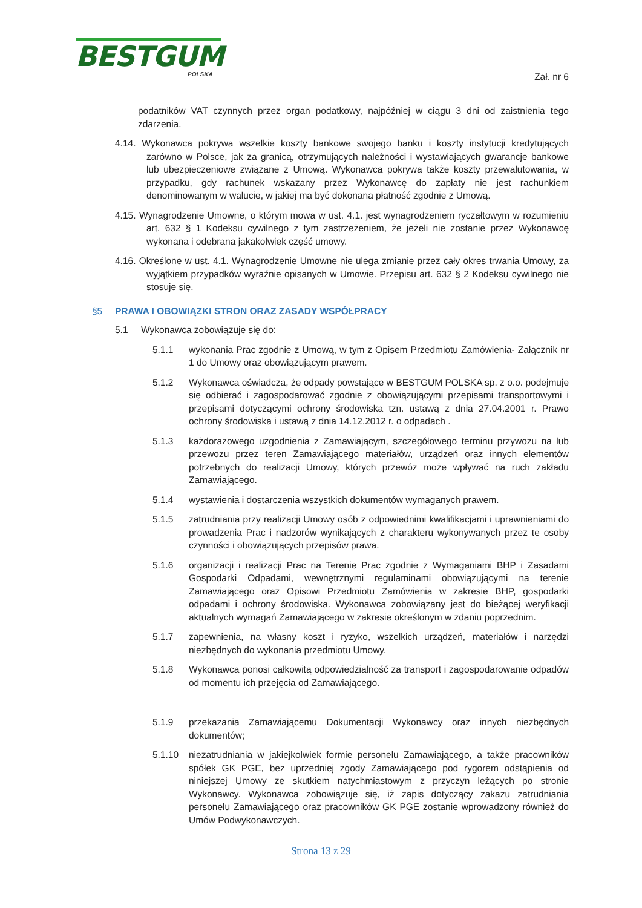BESTGUM
POLSKA
Zał. nr 6
podatników VAT czynnych przez organ podatkowy, najpóźniej w ciągu 3 dni od zaistnienia tego zdarzenia.
4.14. Wykonawca pokrywa wszelkie koszty bankowe swojego banku i koszty instytucji kredytujących zarówno w Polsce, jak za granicą, otrzymujących należności i wystawiających gwarancje bankowe lub ubezpieczeniowe związane z Umową. Wykonawca pokrywa także koszty przewalutowania, w przypadku, gdy rachunek wskazany przez Wykonawcę do zapłaty nie jest rachunkiem denominowanym w walucie, w jakiej ma być dokonana płatność zgodnie z Umową.
4.15. Wynagrodzenie Umowne, o którym mowa w ust. 4.1. jest wynagrodzeniem ryczałtowym w rozumieniu art. 632 § 1 Kodeksu cywilnego z tym zastrzeżeniem, że jeżeli nie zostanie przez Wykonawcę wykonana i odebrana jakakolwiek część umowy.
4.16. Określone w ust. 4.1. Wynagrodzenie Umowne nie ulega zmianie przez cały okres trwania Umowy, za wyjątkiem przypadków wyraźnie opisanych w Umowie. Przepisu art. 632 § 2 Kodeksu cywilnego nie stosuje się.
§5 PRAWA I OBOWIĄZKI STRON ORAZ ZASADY WSPÓŁPRACY
5.1 Wykonawca zobowiązuje się do:
5.1.1 wykonania Prac zgodnie z Umową, w tym z Opisem Przedmiotu Zamówienia- Załącznik nr 1 do Umowy oraz obowiązującym prawem.
5.1.2 Wykonawca oświadcza, że odpady powstające w BESTGUM POLSKA sp. z o.o. podejmuje się odbierać i zagospodarować zgodnie z obowiązującymi przepisami transportowymi i przepisami dotyczącymi ochrony środowiska tzn. ustawą z dnia 27.04.2001 r. Prawo ochrony środowiska i ustawą z dnia 14.12.2012 r. o odpadach .
5.1.3 każdorazowego uzgodnienia z Zamawiającym, szczegółowego terminu przywozu na lub przewozu przez teren Zamawiającego materiałów, urządzeń oraz innych elementów potrzebnych do realizacji Umowy, których przewóz może wpływać na ruch zakładu Zamawiającego.
5.1.4 wystawienia i dostarczenia wszystkich dokumentów wymaganych prawem.
5.1.5 zatrudniania przy realizacji Umowy osób z odpowiednimi kwalifikacjami i uprawnieniami do prowadzenia Prac i nadzorów wynikających z charakteru wykonywanych przez te osoby czynności i obowiązujących przepisów prawa.
5.1.6 organizacji i realizacji Prac na Terenie Prac zgodnie z Wymaganiami BHP i Zasadami Gospodarki Odpadami, wewnętrznymi regulaminami obowiązującymi na terenie Zamawiającego oraz Opisowi Przedmiotu Zamówienia w zakresie BHP, gospodarki odpadami i ochrony środowiska. Wykonawca zobowiązany jest do bieżącej weryfikacji aktualnych wymagań Zamawiającego w zakresie określonym w zdaniu poprzednim.
5.1.7 zapewnienia, na własny koszt i ryzyko, wszelkich urządzeń, materiałów i narzędzi niezbędnych do wykonania przedmiotu Umowy.
5.1.8 Wykonawca ponosi całkowitą odpowiedzialność za transport i zagospodarowanie odpadów od momentu ich przejęcia od Zamawiającego.
5.1.9 przekazania Zamawiającemu Dokumentacji Wykonawcy oraz innych niezbędnych dokumentów;
5.1.10 niezatrudniania w jakiejkolwiek formie personelu Zamawiającego, a także pracowników spółek GK PGE, bez uprzedniej zgody Zamawiającego pod rygorem odstąpienia od niniejszej Umowy ze skutkiem natychmiastowym z przyczyn leżących po stronie Wykonawcy. Wykonawca zobowiązuje się, iż zapis dotyczący zakazu zatrudniania personelu Zamawiającego oraz pracowników GK PGE zostanie wprowadzony również do Umów Podwykonawczych.
Strona 13 z 29